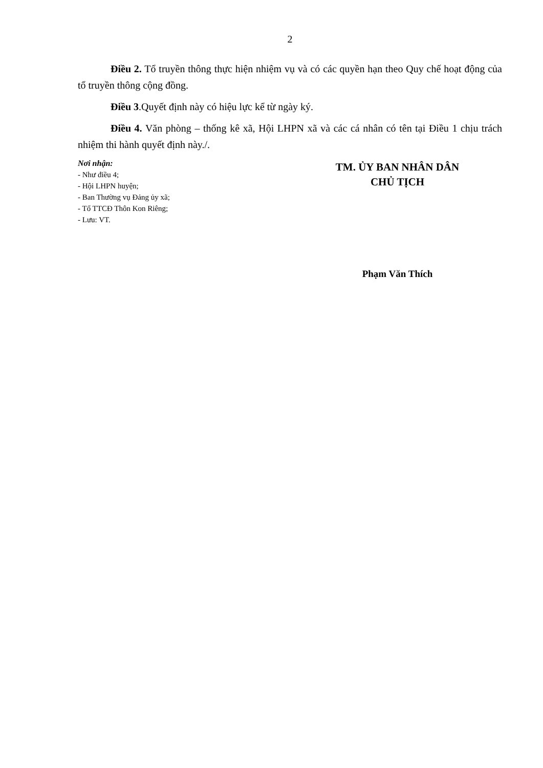2
Điều 2. Tổ truyền thông thực hiện nhiệm vụ và có các quyền hạn theo Quy chế hoạt động của tổ truyền thông cộng đồng.
Điều 3.Quyết định này có hiệu lực kể từ ngày ký.
Điều 4. Văn phòng – thống kê xã, Hội LHPN xã và các cá nhân có tên tại Điều 1 chịu trách nhiệm thi hành quyết định này./.
Nơi nhận:
- Như điều 4;
- Hội LHPN huyện;
- Ban Thường vụ Đảng ủy xã;
- Tổ TTCĐ Thôn Kon Riêng;
- Lưu: VT.
TM. ỦY BAN NHÂN DÂN
CHỦ TỊCH
Phạm Văn Thích